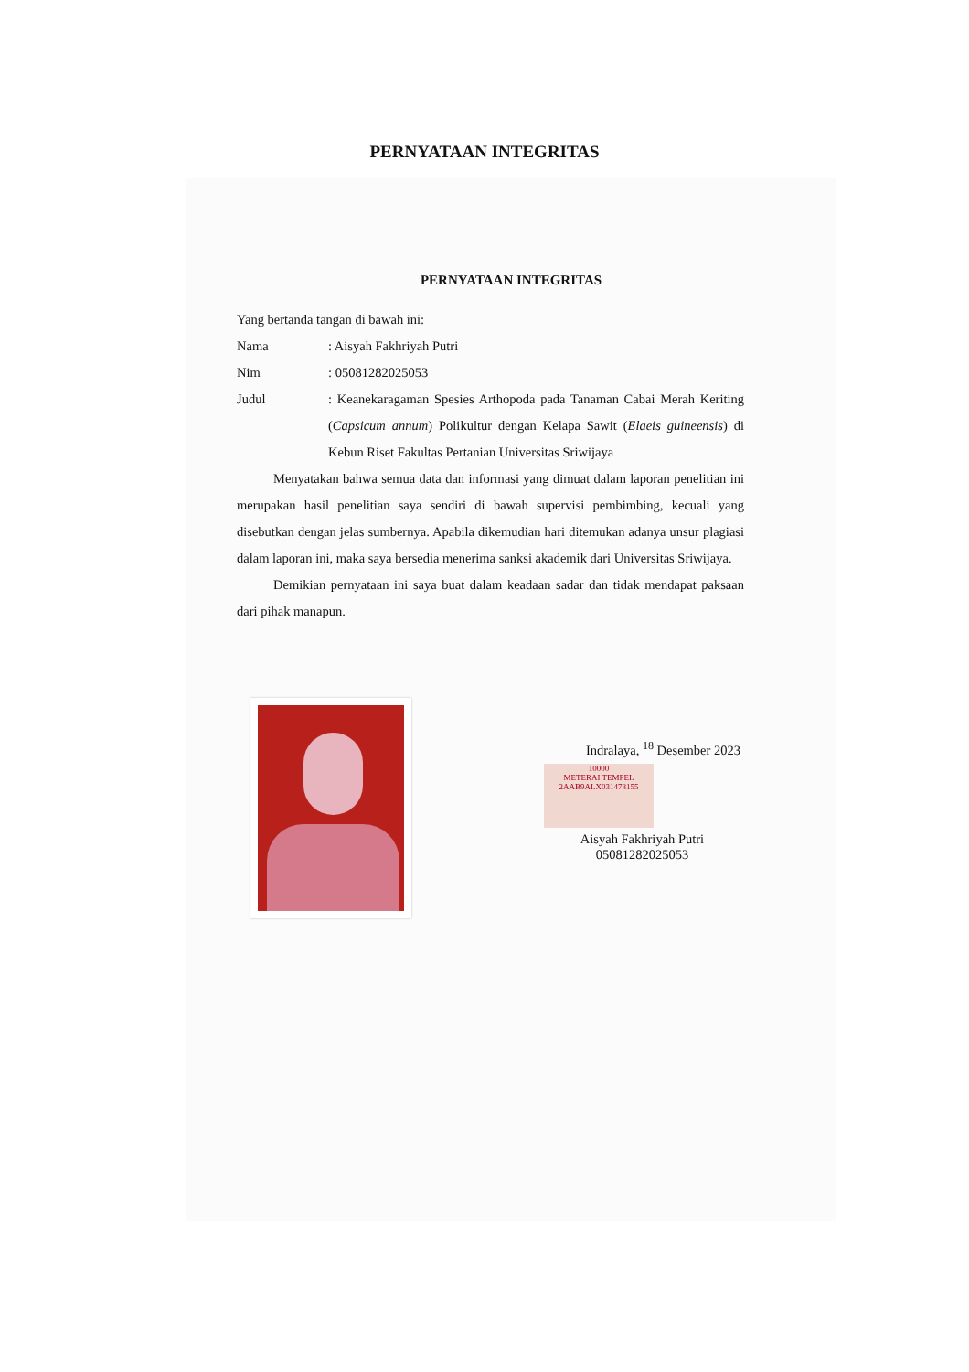PERNYATAAN INTEGRITAS
PERNYATAAN INTEGRITAS
Yang bertanda tangan di bawah ini:
| Nama | : Aisyah Fakhriyah Putri |
| Nim | : 05081282025053 |
| Judul | : Keanekaragaman Spesies Arthopoda pada Tanaman Cabai Merah Keriting ( Capsicum annum ) Polikultur dengan Kelapa Sawit ( Elaeis guineensis ) di Kebun Riset Fakultas Pertanian Universitas Sriwijaya |
Menyatakan bahwa semua data dan informasi yang dimuat dalam laporan penelitian ini merupakan hasil penelitian saya sendiri di bawah supervisi pembimbing, kecuali yang disebutkan dengan jelas sumbernya. Apabila dikemudian hari ditemukan adanya unsur plagiasi dalam laporan ini, maka saya bersedia menerima sanksi akademik dari Universitas Sriwijaya.
Demikian pernyataan ini saya buat dalam keadaan sadar dan tidak mendapat paksaan dari pihak manapun.
Indralaya, <sup>18</sup> Desember 2023
10000
METERAI TEMPEL
2AAB9ALX031478155
Aisyah Fakhriyah Putri
05081282025053